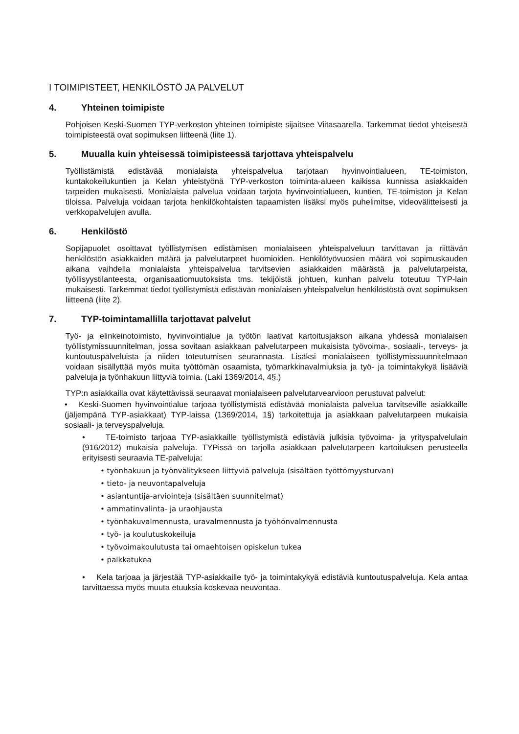I TOIMIPISTEET, HENKILÖSTÖ JA PALVELUT
4. Yhteinen toimipiste
Pohjoisen Keski-Suomen TYP-verkoston yhteinen toimipiste sijaitsee Viitasaarella. Tarkemmat tiedot yhteisestä toimipisteestä ovat sopimuksen liitteenä (liite 1).
5. Muualla kuin yhteisessä toimipisteessä tarjottava yhteispalvelu
Työllistämistä edistävää monialaista yhteispalvelua tarjotaan hyvinvointialueen, TE-toimiston, kuntakokeilukuntien ja Kelan yhteistyönä TYP-verkoston toiminta-alueen kaikissa kunnissa asiakkaiden tarpeiden mukaisesti. Monialaista palvelua voidaan tarjota hyvinvointialueen, kuntien, TE-toimiston ja Kelan tiloissa. Palveluja voidaan tarjota henkilökohtaisten tapaamisten lisäksi myös puhelimitse, videovälitteisesti ja verkkopalvelujen avulla.
6. Henkilöstö
Sopijapuolet osoittavat työllistymisen edistämisen monialaiseen yhteispalveluun tarvittavan ja riittävän henkilöstön asiakkaiden määrä ja palvelutarpeet huomioiden. Henkilötyövuosien määrä voi sopimuskauden aikana vaihdella monialaista yhteispalvelua tarvitsevien asiakkaiden määrästä ja palvelutarpeista, työllisyystilanteesta, organisaatiomuutoksista tms. tekijöistä johtuen, kunhan palvelu toteutuu TYP-lain mukaisesti. Tarkemmat tiedot työllistymistä edistävän monialaisen yhteispalvelun henkilöstöstä ovat sopimuksen liitteenä (liite 2).
7. TYP-toimintamallilla tarjottavat palvelut
Työ- ja elinkeinotoimisto, hyvinvointialue ja työtön laativat kartoitusjakson aikana yhdessä monialaisen työllistymissuunnitelman, jossa sovitaan asiakkaan palvelutarpeen mukaisista työvoima-, sosiaali-, terveys- ja kuntoutuspalveluista ja niiden toteutumisen seurannasta. Lisäksi monialaiseen työllistymissuunnitelmaan voidaan sisällyttää myös muita työttömän osaamista, työmarkkinavalmiuksia ja työ- ja toimintakykyä lisääviä palveluja ja työnhakuun liittyviä toimia. (Laki 1369/2014, 4§.)
TYP:n asiakkailla ovat käytettävissä seuraavat monialaiseen palvelutarvearvioon perustuvat palvelut:
• Keski-Suomen hyvinvointialue tarjoaa työllistymistä edistävää monialaista palvelua tarvitseville asiakkaille (jäljempänä TYP-asiakkaat) TYP-laissa (1369/2014, 1§) tarkoitettuja ja asiakkaan palvelutarpeen mukaisia sosiaali- ja terveyspalveluja.
• TE-toimisto tarjoaa TYP-asiakkaille työllistymistä edistäviä julkisia työvoima- ja yrityspalvelulain (916/2012) mukaisia palveluja. TYPissä on tarjolla asiakkaan palvelutarpeen kartoituksen perusteella erityisesti seuraavia TE-palveluja:
• työnhakuun ja työnvälitykseen liittyviä palveluja (sisältäen työttömyysturvan)
• tieto- ja neuvontapalveluja
• asiantuntija-arviointeja (sisältäen suunnitelmat)
• ammatinvalinta- ja uraohjausta
• työnhakuvalmennusta, uravalmennusta ja työhönvalmennusta
• työ- ja koulutuskokeiluja
• työvoimakoulutusta tai omaehtoisen opiskelun tukea
• palkkatukea
• Kela tarjoaa ja järjestää TYP-asiakkaille työ- ja toimintakykyä edistäviä kuntoutuspalveluja. Kela antaa tarvittaessa myös muuta etuuksia koskevaa neuvontaa.